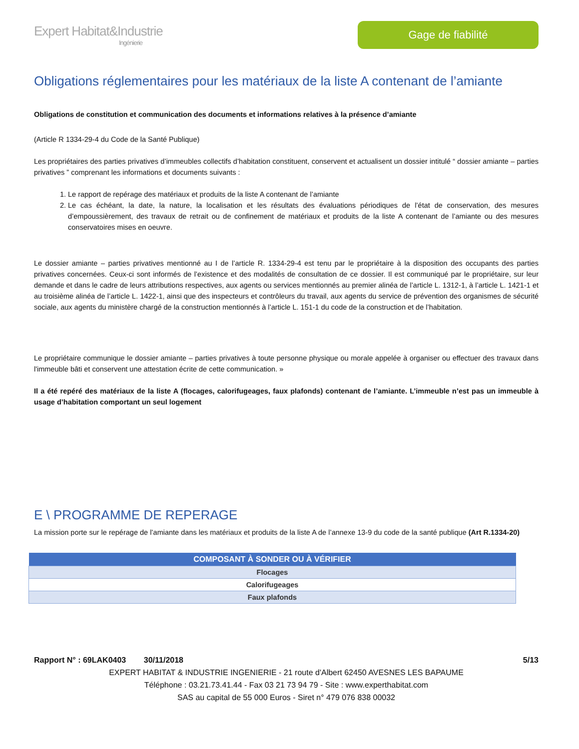Expert Habitat&Industrie
Ingénierie
Gage de fiabilité
Obligations réglementaires pour les matériaux de la liste A contenant de l’amiante
Obligations de constitution et communication des documents et informations relatives à la présence d’amiante
(Article R 1334-29-4 du Code de la Santé Publique)
Les propriétaires des parties privatives d’immeubles collectifs d’habitation constituent, conservent et actualisent un dossier intitulé “ dossier amiante – parties privatives ” comprenant les informations et documents suivants :
1. Le rapport de repérage des matériaux et produits de la liste A contenant de l’amiante
2. Le cas échéant, la date, la nature, la localisation et les résultats des évaluations périodiques de l’état de conservation, des mesures d’empoussièrement, des travaux de retrait ou de confinement de matériaux et produits de la liste A contenant de l’amiante ou des mesures conservatoires mises en oeuvre.
Le dossier amiante – parties privatives mentionné au I de l’article R. 1334-29-4 est tenu par le propriétaire à la disposition des occupants des parties privatives concernées. Ceux-ci sont informés de l’existence et des modalités de consultation de ce dossier. Il est communiqué par le propriétaire, sur leur demande et dans le cadre de leurs attributions respectives, aux agents ou services mentionnés au premier alinéa de l’article L. 1312-1, à l’article L. 1421-1 et au troisième alinéa de l’article L. 1422-1, ainsi que des inspecteurs et contrôleurs du travail, aux agents du service de prévention des organismes de sécurité sociale, aux agents du ministère chargé de la construction mentionnés à l’article L. 151-1 du code de la construction et de l’habitation.
Le propriétaire communique le dossier amiante – parties privatives à toute personne physique ou morale appelée à organiser ou effectuer des travaux dans l'immeuble bâti et conservent une attestation écrite de cette communication. »
Il a été repéré des matériaux de la liste A (flocages, calorifugeages, faux plafonds) contenant de l’amiante. L’immeuble n’est pas un immeuble à usage d’habitation comportant un seul logement
E \ PROGRAMME DE REPERAGE
La mission porte sur le repérage de l’amiante dans les matériaux et produits de la liste A de l’annexe 13-9 du code de la santé publique (Art R.1334-20)
| COMPOSANT À SONDER OU À VÉRIFIER |
| --- |
| Flocages |
| Calorifugeages |
| Faux plafonds |
Rapport N° : 69LAK0403 30/11/2018 5/13
EXPERT HABITAT & INDUSTRIE INGENIERIE - 21 route d'Albert 62450 AVESNES LES BAPAUME
Téléphone : 03.21.73.41.44 - Fax 03 21 73 94 79 - Site : www.experthabitat.com
SAS au capital de 55 000 Euros - Siret n° 479 076 838 00032